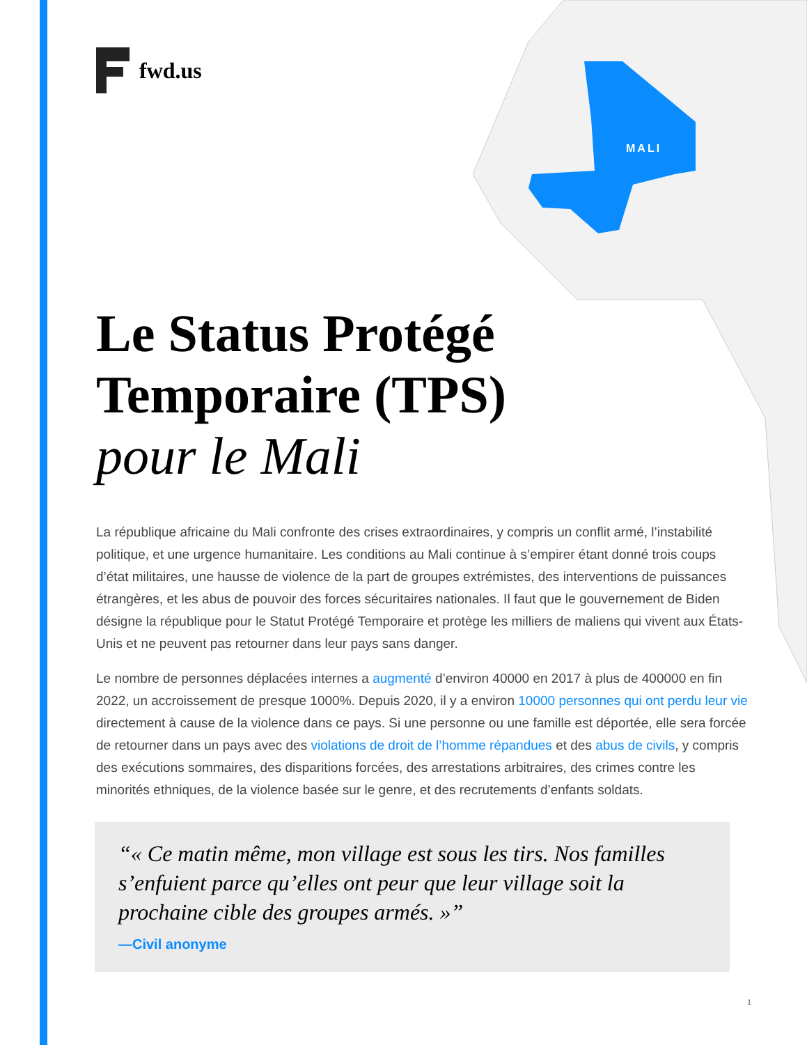MALI
fwd.us
Le Status Protégé Temporaire (TPS)
pour le Mali
La république africaine du Mali confronte des crises extraordinaires, y compris un conflit armé, l’instabilité politique, et une urgence humanitaire. Les conditions au Mali continue à s’empirer étant donné trois coups d’état militaires, une hausse de violence de la part de groupes extrémistes, des interventions de puissances étrangères, et les abus de pouvoir des forces sécuritaires nationales. Il faut que le gouvernement de Biden désigne la république pour le Statut Protégé Temporaire et protège les milliers de maliens qui vivent aux États-Unis et ne peuvent pas retourner dans leur pays sans danger.
Le nombre de personnes déplacées internes a augmenté d’environ 40000 en 2017 à plus de 400000 en fin 2022, un accroissement de presque 1000%. Depuis 2020, il y a environ 10000 personnes qui ont perdu leur vie directement à cause de la violence dans ce pays. Si une personne ou une famille est déportée, elle sera forcée de retourner dans un pays avec des violations de droit de l’homme répandues et des abus de civils, y compris des exécutions sommaires, des disparitions forcées, des arrestations arbitraires, des crimes contre les minorités ethniques, de la violence basée sur le genre, et des recrutements d’enfants soldats.
« Ce matin même, mon village est sous les tirs. Nos familles s’enfuient parce qu’elles ont peur que leur village soit la prochaine cible des groupes armés. »
—Civil anonyme
1